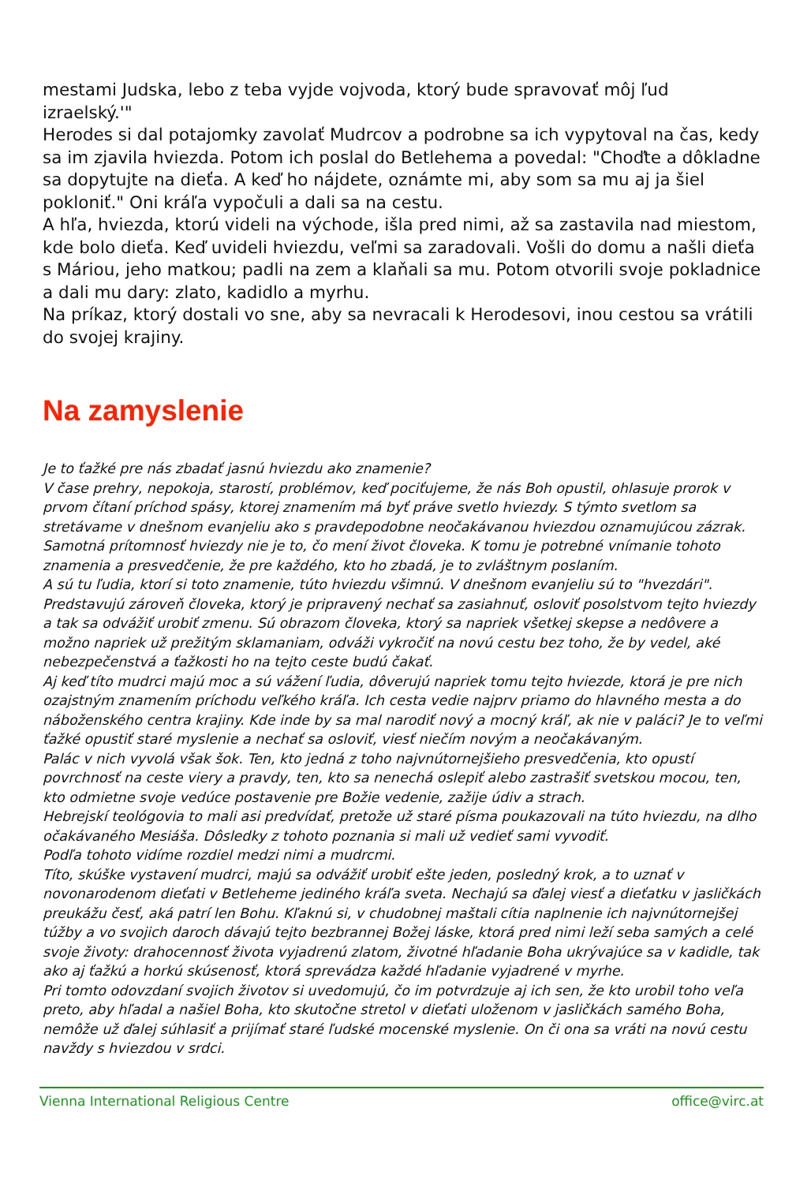mestami Judska, lebo z teba vyjde vojvoda, ktorý bude spravovať môj ľud izraelský.'"
Herodes si dal potajomky zavolať Mudrcov a podrobne sa ich vypytoval na čas, kedy sa im zjavila hviezda. Potom ich poslal do Betlehema a povedal: "Choďte a dôkladne sa dopytujte na dieťa. A keď ho nájdete, oznámte mi, aby som sa mu aj ja šiel pokloniť." Oni kráľa vypočuli a dali sa na cestu.
A hľa, hviezda, ktorú videli na východe, išla pred nimi, až sa zastavila nad miestom, kde bolo dieťa. Keď uvideli hviezdu, veľmi sa zaradovali. Vošli do domu a našli dieťa s Máriou, jeho matkou; padli na zem a klaňali sa mu. Potom otvorili svoje pokladnice a dali mu dary: zlato, kadidlo a myrhu.
Na príkaz, ktorý dostali vo sne, aby sa nevracali k Herodesovi, inou cestou sa vrátili do svojej krajiny.
Na zamyslenie
Je to ťažké pre nás zbadať jasnú hviezdu ako znamenie?
V čase prehry, nepokoja, starostí, problémov, keď pociťujeme, že nás Boh opustil, ohlasuje prorok v prvom čítaní príchod spásy, ktorej znamením má byť práve svetlo hviezdy. S týmto svetlom sa stretávame v dnešnom evanjeliu ako s pravdepodobne neočakávanou hviezdou oznamujúcou zázrak.
Samotná prítomnosť hviezdy nie je to, čo mení život človeka. K tomu je potrebné vnímanie tohoto znamenia a presvedčenie, že pre každého, kto ho zbadá, je to zvláštnym poslaním.
A sú tu ľudia, ktorí si toto znamenie, túto hviezdu všimnú. V dnešnom evanjeliu sú to "hvezdári". Predstavujú zároveň človeka, ktorý je pripravený nechať sa zasiahnuť, osloviť posolstvom tejto hviezdy a tak sa odvážiť urobiť zmenu. Sú obrazom človeka, ktorý sa napriek všetkej skepse a nedôvere a možno napriek už prežitým sklamaniam, odváži vykročiť na novú cestu bez toho, že by vedel, aké nebezpečenstvá a ťažkosti ho na tejto ceste budú čakať.
Aj keď títo mudrci majú moc a sú vážení ľudia, dôverujú napriek tomu tejto hviezde, ktorá je pre nich ozajstným znamením príchodu veľkého kráľa. Ich cesta vedie najprv priamo do hlavného mesta a do náboženského centra krajiny. Kde inde by sa mal narodiť nový a mocný kráľ, ak nie v paláci? Je to veľmi ťažké opustiť staré myslenie a nechať sa osloviť, viesť niečím novým a neočakávaným.
Palác v nich vyvolá však šok. Ten, kto jedná z toho najvnútornejšieho presvedčenia, kto opustí povrchnosť na ceste viery a pravdy, ten, kto sa nenechá oslepiť alebo zastrašiť svetskou mocou, ten, kto odmietne svoje vedúce postavenie pre Božie vedenie, zažije údiv a strach.
Hebrejskí teológovia to mali asi predvídať, pretože už staré písma poukazovali na túto hviezdu, na dlho očakávaného Mesiáša. Dôsledky z tohoto poznania si mali už vedieť sami vyvodiť.
Podľa tohoto vidíme rozdiel medzi nimi a mudrcmi.
Títo, skúške vystavení mudrci, majú sa odvážiť urobiť ešte jeden, posledný krok, a to uznať v novonarodenom dieťati v Betleheme jediného kráľa sveta. Nechajú sa ďalej viesť a dieťatku v jasličkách preukážu česť, aká patrí len Bohu. Kľaknú si, v chudobnej maštali cítia naplnenie ich najvnútornejšej túžby a vo svojich daroch dávajú tejto bezbrannej Božej láske, ktorá pred nimi leží seba samých a celé svoje životy: drahocennosť života vyjadrenú zlatom, životné hľadanie Boha ukrývajúce sa v kadidle, tak ako aj ťažkú a horkú skúsenosť, ktorá sprevádza každé hľadanie vyjadrené v myrhe.
Pri tomto odovzdaní svojich životov si uvedomujú, čo im potvrdzuje aj ich sen, že kto urobil toho veľa preto, aby hľadal a našiel Boha, kto skutočne stretol v dieťati uloženom v jasličkách samého Boha, nemôže už ďalej súhlasiť a prijímať staré ľudské mocenské myslenie. On či ona sa vráti na novú cestu navždy s hviezdou v srdci.
Vienna International Religious Centre office@virc.at